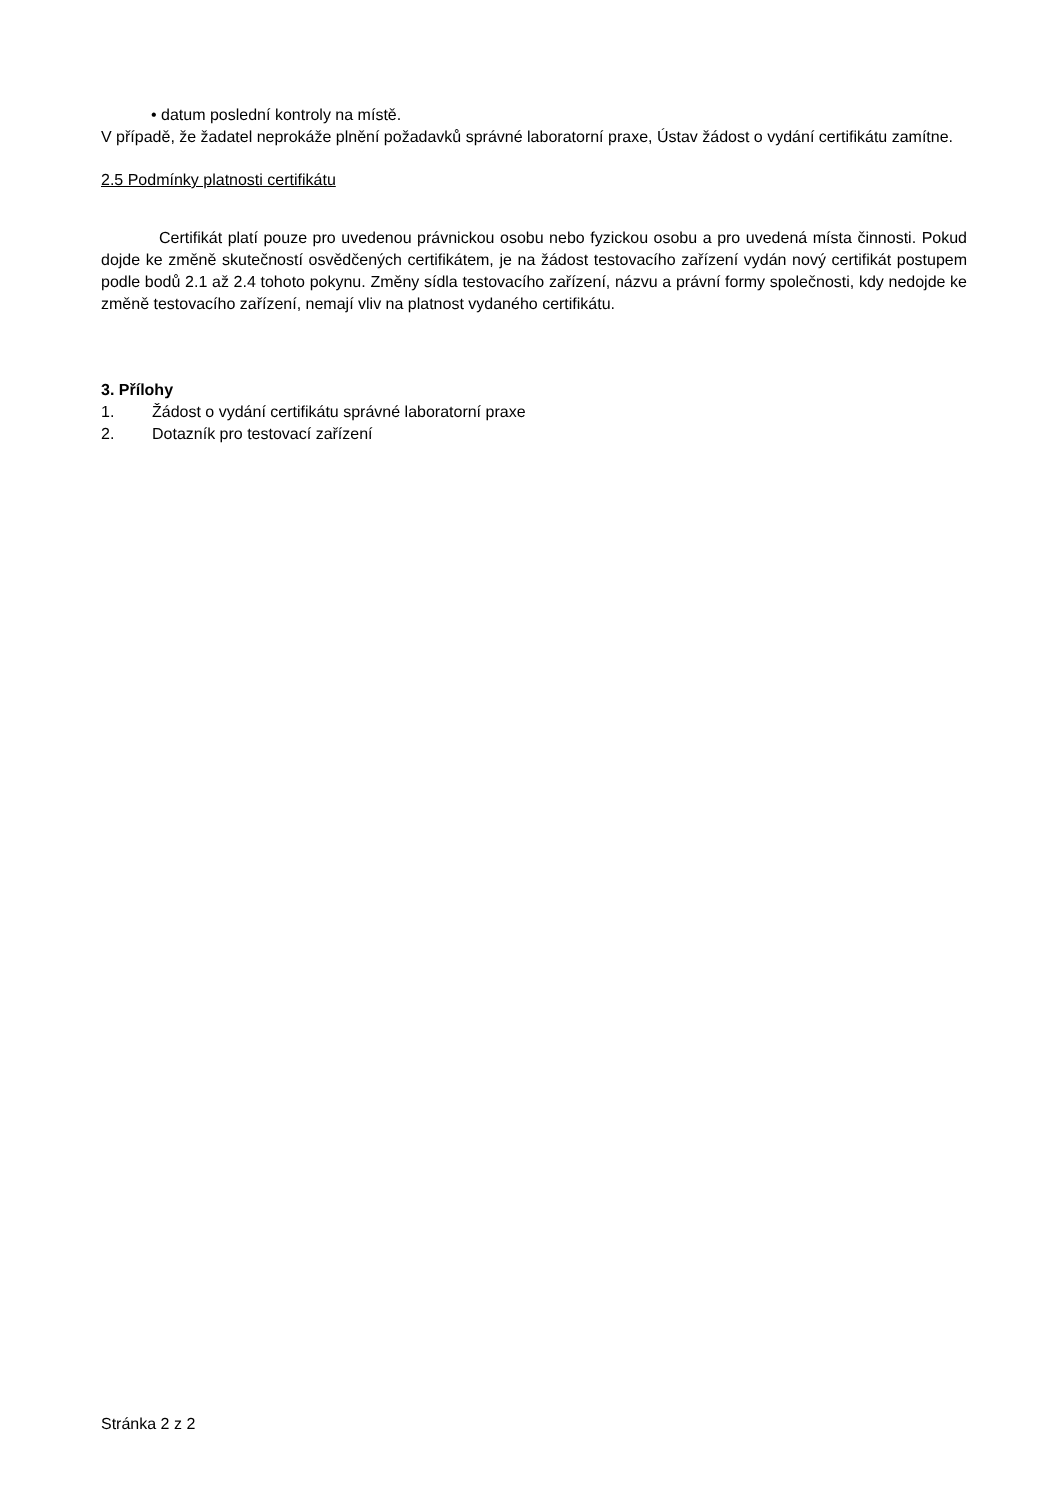• datum poslední kontroly na místě.
V případě, že žadatel neprokáže plnění požadavků správné laboratorní praxe, Ústav žádost o vydání certifikátu zamítne.
2.5 Podmínky platnosti certifikátu
Certifikát platí pouze pro uvedenou právnickou osobu nebo fyzickou osobu a pro uvedená místa činnosti. Pokud dojde ke změně skutečností osvědčených certifikátem, je na žádost testovacího zařízení vydán nový certifikát postupem podle bodů 2.1 až 2.4 tohoto pokynu. Změny sídla testovacího zařízení, názvu a právní formy společnosti, kdy nedojde ke změně testovacího zařízení, nemají vliv na platnost vydaného certifikátu.
3. Přílohy
1. Žádost o vydání certifikátu správné laboratorní praxe
2. Dotazník pro testovací zařízení
Stránka 2 z 2